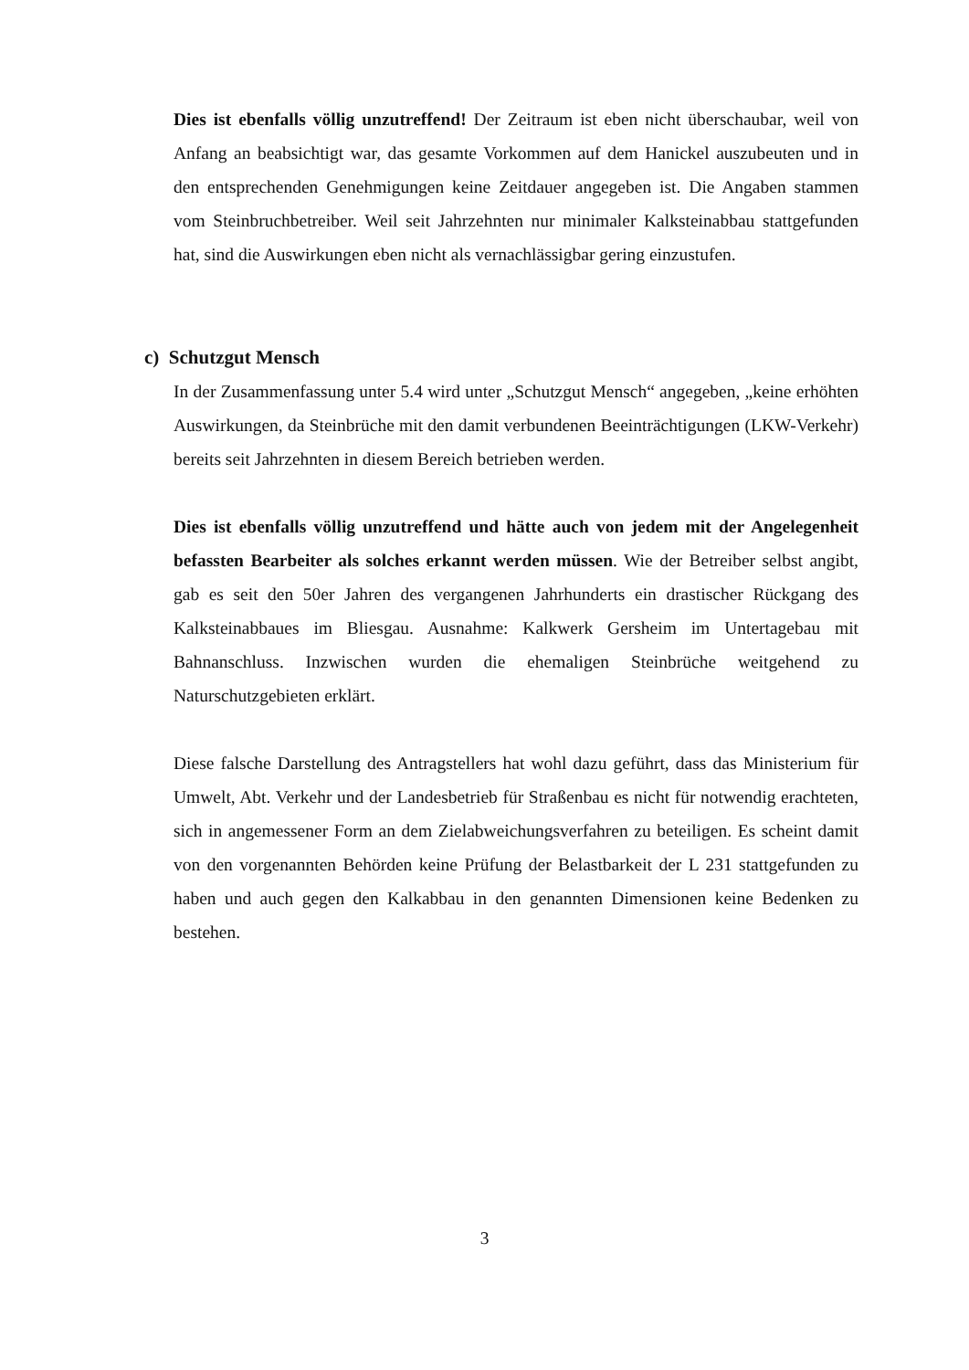Dies ist ebenfalls völlig unzutreffend! Der Zeitraum ist eben nicht überschaubar, weil von Anfang an beabsichtigt war, das gesamte Vorkommen auf dem Hanickel auszubeuten und in den entsprechenden Genehmigungen keine Zeitdauer angegeben ist. Die Angaben stammen vom Steinbruchbetreiber. Weil seit Jahrzehnten nur minimaler Kalksteinabbau stattgefunden hat, sind die Auswirkungen eben nicht als vernachlässigbar gering einzustufen.
c) Schutzgut Mensch
In der Zusammenfassung unter 5.4 wird unter „Schutzgut Mensch“ angegeben, „keine erhöhten Auswirkungen, da Steinbrüche mit den damit verbundenen Beeinträchtigungen (LKW-Verkehr) bereits seit Jahrzehnten in diesem Bereich betrieben werden.
Dies ist ebenfalls völlig unzutreffend und hätte auch von jedem mit der Angelegenheit befassten Bearbeiter als solches erkannt werden müssen. Wie der Betreiber selbst angibt, gab es seit den 50er Jahren des vergangenen Jahrhunderts ein drastischer Rückgang des Kalksteinabbaues im Bliesgau. Ausnahme: Kalkwerk Gersheim im Untertagebau mit Bahnanschluss. Inzwischen wurden die ehemaligen Steinbrüche weitgehend zu Naturschutzgebieten erklärt.
Diese falsche Darstellung des Antragstellers hat wohl dazu geführt, dass das Ministerium für Umwelt, Abt. Verkehr und der Landesbetrieb für Straßenbau es nicht für notwendig erachteten, sich in angemessener Form an dem Zielabweichungsverfahren zu beteiligen. Es scheint damit von den vorgenannten Behörden keine Prüfung der Belastbarkeit der L 231 stattgefunden zu haben und auch gegen den Kalkabbau in den genannten Dimensionen keine Bedenken zu bestehen.
3